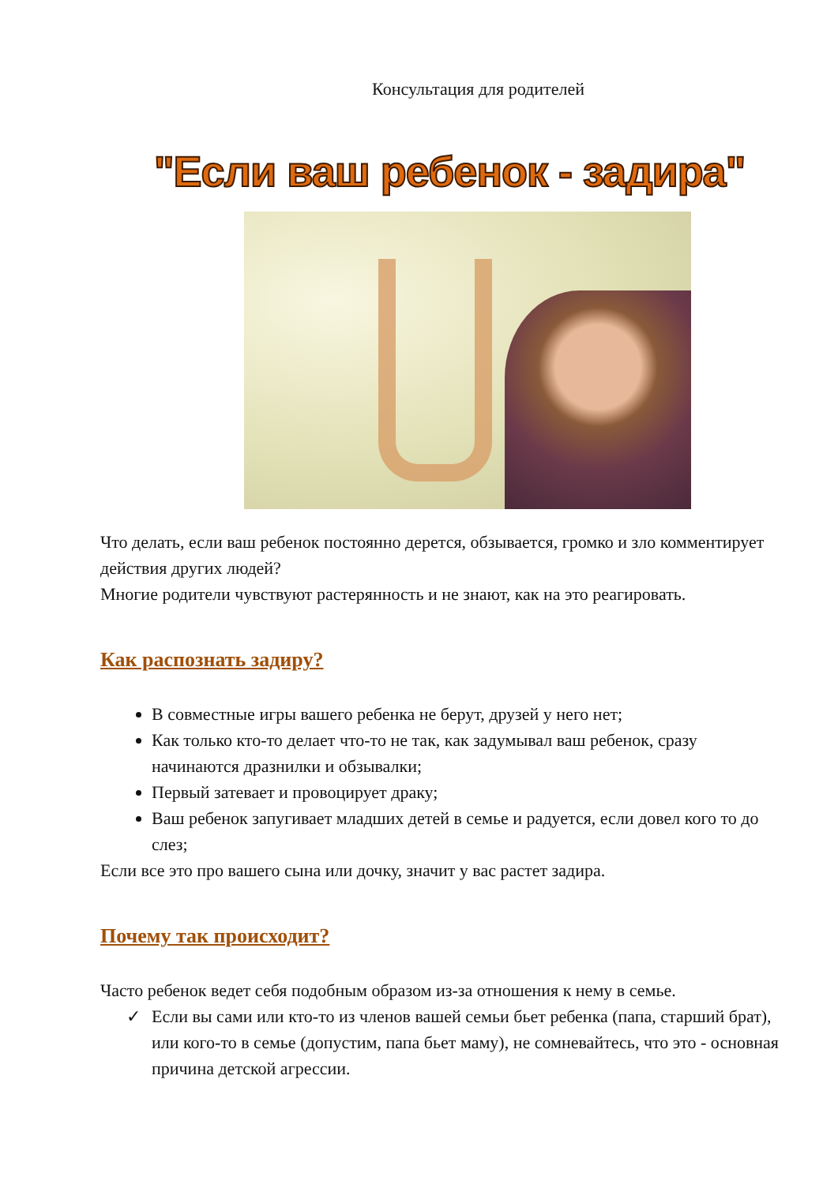Консультация для родителей
"Если ваш ребенок - задира"
Что делать, если ваш ребенок постоянно дерется, обзывается, громко и зло комментирует действия других людей?
Многие родители чувствуют растерянность и не знают, как на это реагировать.
Как распознать задиру?
В совместные игры вашего ребенка не берут, друзей у него нет;
Как только кто-то делает что-то не так, как задумывал ваш ребенок, сразу начинаются дразнилки и обзывалки;
Первый затевает и провоцирует драку;
Ваш ребенок запугивает младших детей в семье и радуется, если довел кого то до слез;
Если все это про вашего сына или дочку, значит у вас растет задира.
Почему так происходит?
Часто ребенок ведет себя подобным образом из-за отношения к нему в семье.
✓ Если вы сами или кто-то из членов вашей семьи бьет ребенка (папа, старший брат), или кого-то в семье (допустим, папа бьет маму), не сомневайтесь, что это - основная причина детской агрессии.